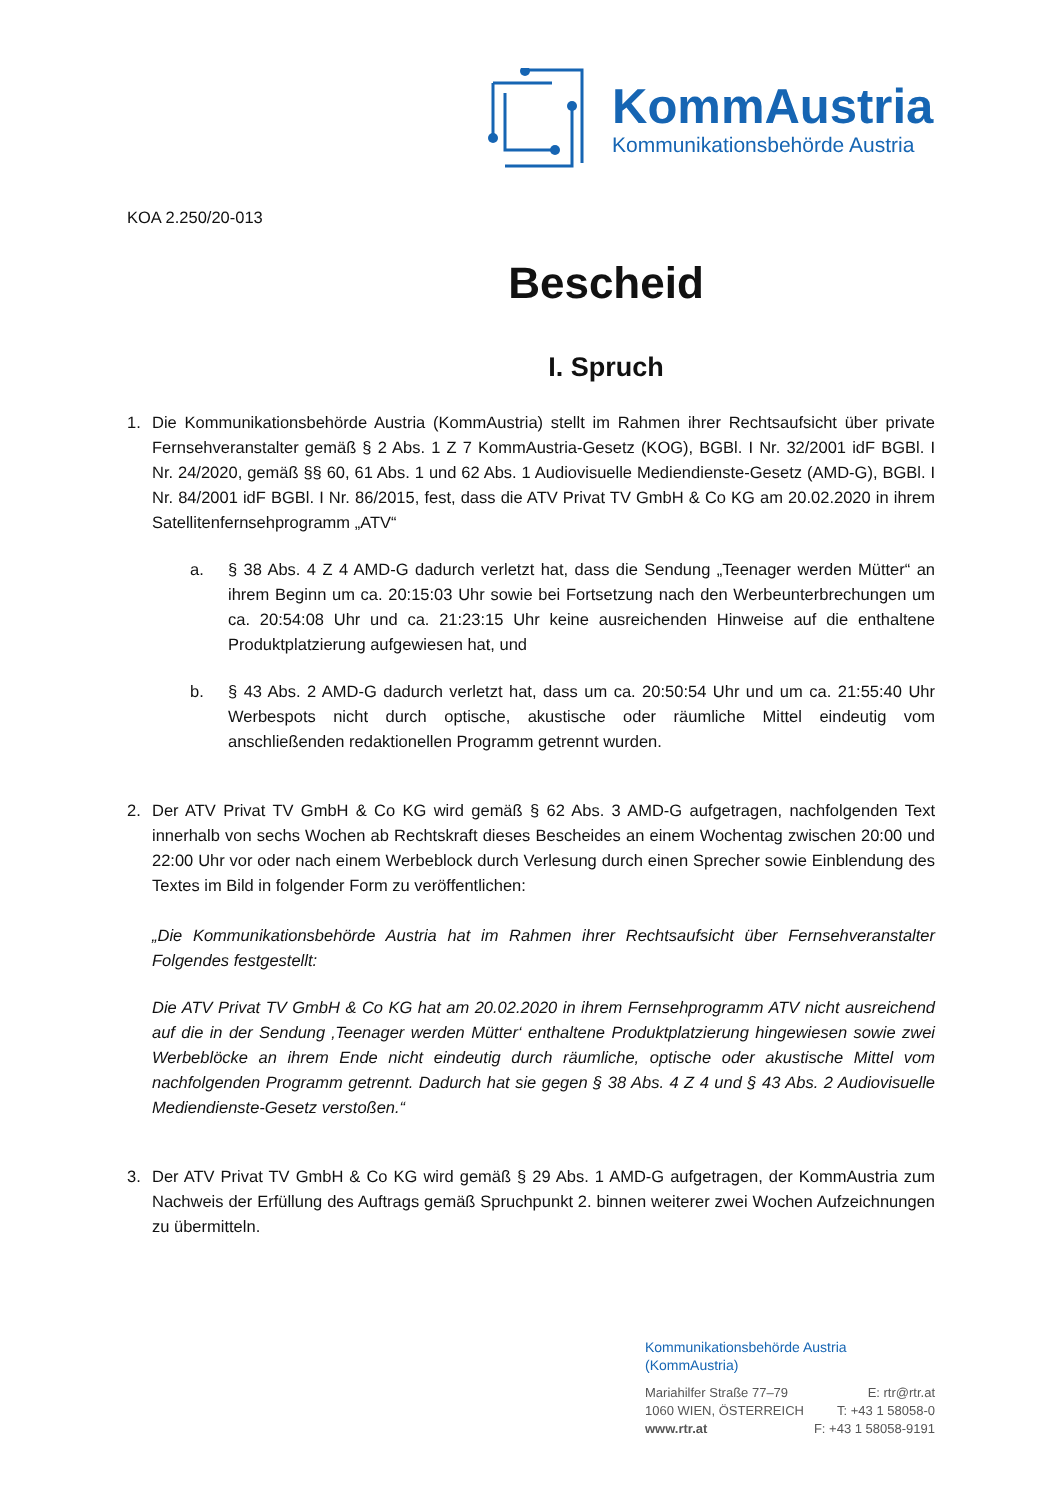KommAustria
Kommunikationsbehörde Austria
KOA 2.250/20-013
Bescheid
I. Spruch
1. Die Kommunikationsbehörde Austria (KommAustria) stellt im Rahmen ihrer Rechtsaufsicht über private Fernsehveranstalter gemäß § 2 Abs. 1 Z 7 KommAustria-Gesetz (KOG), BGBl. I Nr. 32/2001 idF BGBl. I Nr. 24/2020, gemäß §§ 60, 61 Abs. 1 und 62 Abs. 1 Audiovisuelle Mediendienste-Gesetz (AMD-G), BGBl. I Nr. 84/2001 idF BGBl. I Nr. 86/2015, fest, dass die ATV Privat TV GmbH & Co KG am 20.02.2020 in ihrem Satellitenfernsehprogramm „ATV“
a. § 38 Abs. 4 Z 4 AMD-G dadurch verletzt hat, dass die Sendung „Teenager werden Mütter“ an ihrem Beginn um ca. 20:15:03 Uhr sowie bei Fortsetzung nach den Werbeunterbrechungen um ca. 20:54:08 Uhr und ca. 21:23:15 Uhr keine ausreichenden Hinweise auf die enthaltene Produktplatzierung aufgewiesen hat, und
b. § 43 Abs. 2 AMD-G dadurch verletzt hat, dass um ca. 20:50:54 Uhr und um ca. 21:55:40 Uhr Werbespots nicht durch optische, akustische oder räumliche Mittel eindeutig vom anschließenden redaktionellen Programm getrennt wurden.
2. Der ATV Privat TV GmbH & Co KG wird gemäß § 62 Abs. 3 AMD-G aufgetragen, nachfolgenden Text innerhalb von sechs Wochen ab Rechtskraft dieses Bescheides an einem Wochentag zwischen 20:00 und 22:00 Uhr vor oder nach einem Werbeblock durch Verlesung durch einen Sprecher sowie Einblendung des Textes im Bild in folgender Form zu veröffentlichen:
„Die Kommunikationsbehörde Austria hat im Rahmen ihrer Rechtsaufsicht über Fernsehveranstalter Folgendes festgestellt:
Die ATV Privat TV GmbH & Co KG hat am 20.02.2020 in ihrem Fernsehprogramm ATV nicht ausreichend auf die in der Sendung ‚Teenager werden Mütter‘ enthaltene Produktplatzierung hingewiesen sowie zwei Werbeblöcke an ihrem Ende nicht eindeutig durch räumliche, optische oder akustische Mittel vom nachfolgenden Programm getrennt. Dadurch hat sie gegen § 38 Abs. 4 Z 4 und § 43 Abs. 2 Audiovisuelle Mediendienste-Gesetz verstoßen.“
3. Der ATV Privat TV GmbH & Co KG wird gemäß § 29 Abs. 1 AMD-G aufgetragen, der KommAustria zum Nachweis der Erfüllung des Auftrags gemäß Spruchpunkt 2. binnen weiterer zwei Wochen Aufzeichnungen zu übermitteln.
Kommunikationsbehörde Austria (KommAustria)
Mariahilfer Straße 77–79 E: rtr@rtr.at
1060 WIEN, ÖSTERREICH T: +43 1 58058-0
www.rtr.at F: +43 1 58058-9191